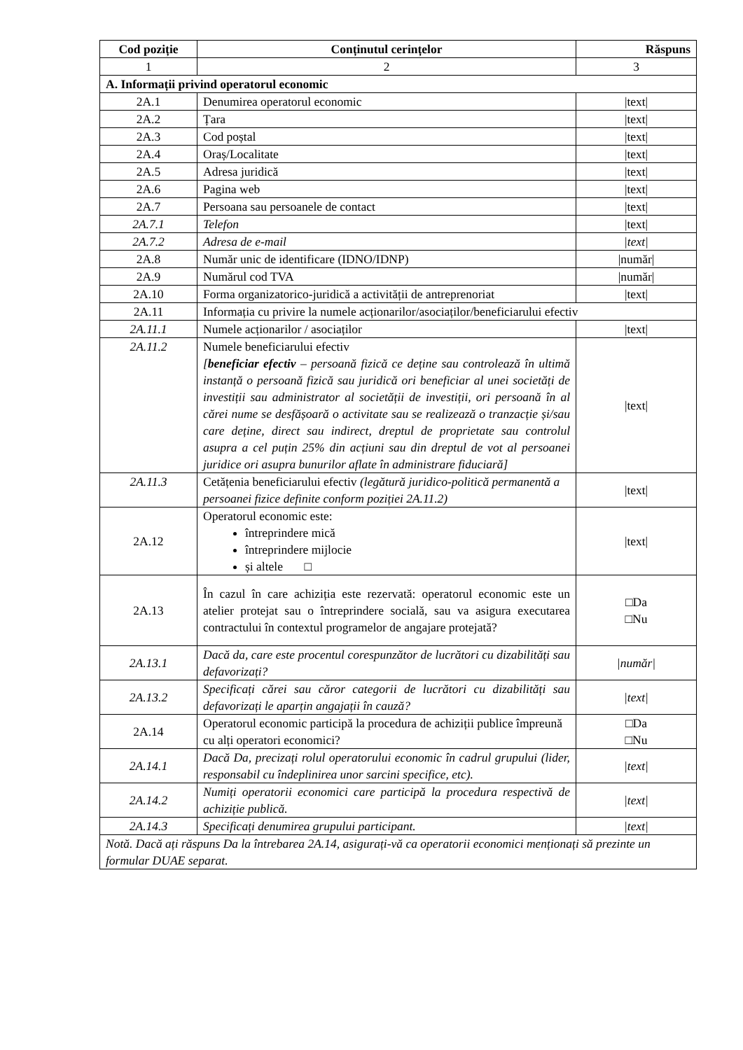| Cod poziție | Conținutul cerințelor | Răspuns |
| --- | --- | --- |
| 1 | 2 | 3 |
| A. Informații privind operatorul economic | | |
| 2A.1 | Denumirea operatorul economic | /text/ |
| 2A.2 | Țara | /text/ |
| 2A.3 | Cod poștal | /text/ |
| 2A.4 | Oraș/Localitate | /text/ |
| 2A.5 | Adresa juridică | /text/ |
| 2A.6 | Pagina web | /text/ |
| 2A.7 | Persoana sau persoanele de contact | /text/ |
| 2A.7.1 | Telefon | /text/ |
| 2A.7.2 | Adresa de e-mail | /text/ |
| 2A.8 | Număr unic de identificare (IDNO/IDNP) | /număr/ |
| 2A.9 | Numărul cod TVA | /număr/ |
| 2A.10 | Forma organizatorico-juridică a activității de antreprenoriat | /text/ |
| 2A.11 | Informația cu privire la numele acționarilor/asociaților/beneficiarului efectiv | |
| 2A.11.1 | Numele acționarilor / asociaților | /text/ |
| 2A.11.2 | Numele beneficiarului efectiv [ beneficiar efectiv – persoană fizică ce deține sau controlează în ultimă instanță o persoană fizică sau juridică ori beneficiar al unei societăți de investiții sau administrator al societății de investiții, ori persoană în al cărei nume se desfășoară o activitate sau se realizează o tranzacție și/sau care deține, direct sau indirect, dreptul de proprietate sau controlul asupra a cel puțin 25% din acțiuni sau din dreptul de vot al persoanei juridice ori asupra bunurilor aflate în administrare fiduciară] | /text/ |
| 2A.11.3 | Cetățenia beneficiarului efectiv (legătură juridico-politică permanentă a persoanei fizice definite conform poziției 2A.11.2) | /text/ |
| 2A.12 | Operatorul economic este: întreprindere mică întreprindere mijlocie și altele □ | /text/ |
| 2A.13 | În cazul în care achiziția este rezervată: operatorul economic este un atelier protejat sau o întreprindere socială, sau va asigura executarea contractului în contextul programelor de angajare protejată? | □Da □Nu |
| 2A.13.1 | Dacă da, care este procentul corespunzător de lucrători cu dizabilități sau defavorizați? | /număr/ |
| 2A.13.2 | Specificați cărei sau căror categorii de lucrători cu dizabilități sau defavorizați le aparțin angajații în cauză? | /text/ |
| 2A.14 | Operatorul economic participă la procedura de achiziții publice împreună cu alți operatori economici? | □Da □Nu |
| 2A.14.1 | Dacă Da, precizați rolul operatorului economic în cadrul grupului (lider, responsabil cu îndeplinirea unor sarcini specifice, etc). | /text/ |
| 2A.14.2 | Numiți operatorii economici care participă la procedura respectivă de achiziție publică. | /text/ |
| 2A.14.3 | Specificați denumirea grupului participant. | /text/ |
| Notă. Dacă ați răspuns Da la întrebarea 2A.14, asigurați-vă ca operatorii economici menționați să prezinte un formular DUAE separat. | | |